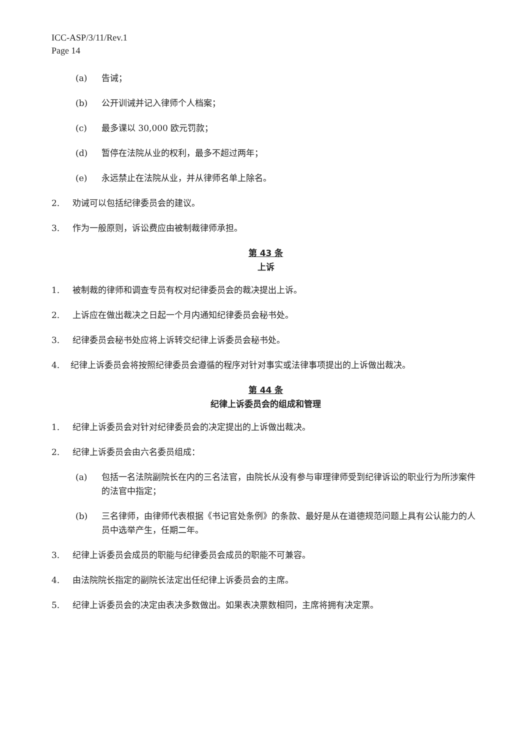ICC-ASP/3/11/Rev.1
Page 14
(a) 告诫；
(b) 公开训诫并记入律师个人档案；
(c) 最多课以 30,000 欧元罚款；
(d) 暂停在法院从业的权利，最多不超过两年；
(e) 永远禁止在法院从业，并从律师名单上除名。
2. 劝诫可以包括纪律委员会的建议。
3. 作为一般原则，诉讼费应由被制裁律师承担。
第 43 条
上诉
1. 被制裁的律师和调查专员有权对纪律委员会的裁决提出上诉。
2. 上诉应在做出裁决之日起一个月内通知纪律委员会秘书处。
3. 纪律委员会秘书处应将上诉转交纪律上诉委员会秘书处。
4. 纪律上诉委员会将按照纪律委员会遵循的程序对针对事实或法律事项提出的上诉做出裁决。
第 44 条
纪律上诉委员会的组成和管理
1. 纪律上诉委员会对针对纪律委员会的决定提出的上诉做出裁决。
2. 纪律上诉委员会由六名委员组成：
(a) 包括一名法院副院长在内的三名法官，由院长从没有参与审理律师受到纪律诉讼的职业行为所涉案件的法官中指定；
(b) 三名律师，由律师代表根据《书记官处条例》的条款、最好是从在道德规范问题上具有公认能力的人员中选举产生，任期二年。
3. 纪律上诉委员会成员的职能与纪律委员会成员的职能不可兼容。
4. 由法院院长指定的副院长法定出任纪律上诉委员会的主席。
5. 纪律上诉委员会的决定由表决多数做出。如果表决票数相同，主席将拥有决定票。